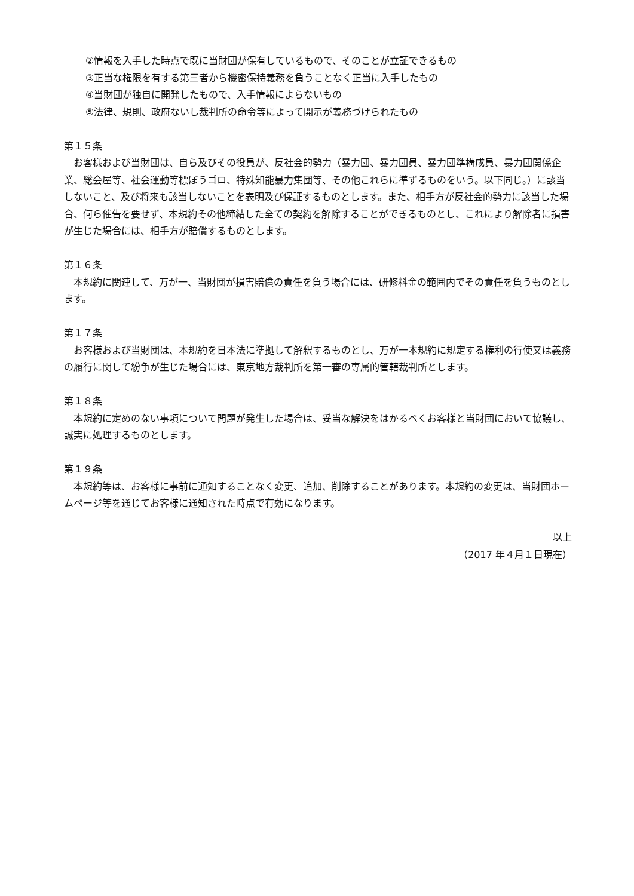②情報を入手した時点で既に当財団が保有しているもので、そのことが立証できるもの
③正当な権限を有する第三者から機密保持義務を負うことなく正当に入手したもの
④当財団が独自に開発したもので、入手情報によらないもの
⑤法律、規則、政府ないし裁判所の命令等によって開示が義務づけられたもの
第１５条
お客様および当財団は、自ら及びその役員が、反社会的勢力（暴力団、暴力団員、暴力団準構成員、暴力団関係企業、総会屋等、社会運動等標ぼうゴロ、特殊知能暴力集団等、その他これらに準ずるものをいう。以下同じ。）に該当しないこと、及び将来も該当しないことを表明及び保証するものとします。また、相手方が反社会的勢力に該当した場合、何ら催告を要せず、本規約その他締結した全ての契約を解除することができるものとし、これにより解除者に損害が生じた場合には、相手方が賠償するものとします。
第１６条
本規約に関連して、万が一、当財団が損害賠償の責任を負う場合には、研修料金の範囲内でその責任を負うものとします。
第１７条
お客様および当財団は、本規約を日本法に準拠して解釈するものとし、万が一本規約に規定する権利の行使又は義務の履行に関して紛争が生じた場合には、東京地方裁判所を第一審の専属的管轄裁判所とします。
第１８条
本規約に定めのない事項について問題が発生した場合は、妥当な解決をはかるべくお客様と当財団において協議し、誠実に処理するものとします。
第１９条
本規約等は、お客様に事前に通知することなく変更、追加、削除することがあります。本規約の変更は、当財団ホームページ等を通じてお客様に通知された時点で有効になります。
以上
（2017 年４月１日現在）